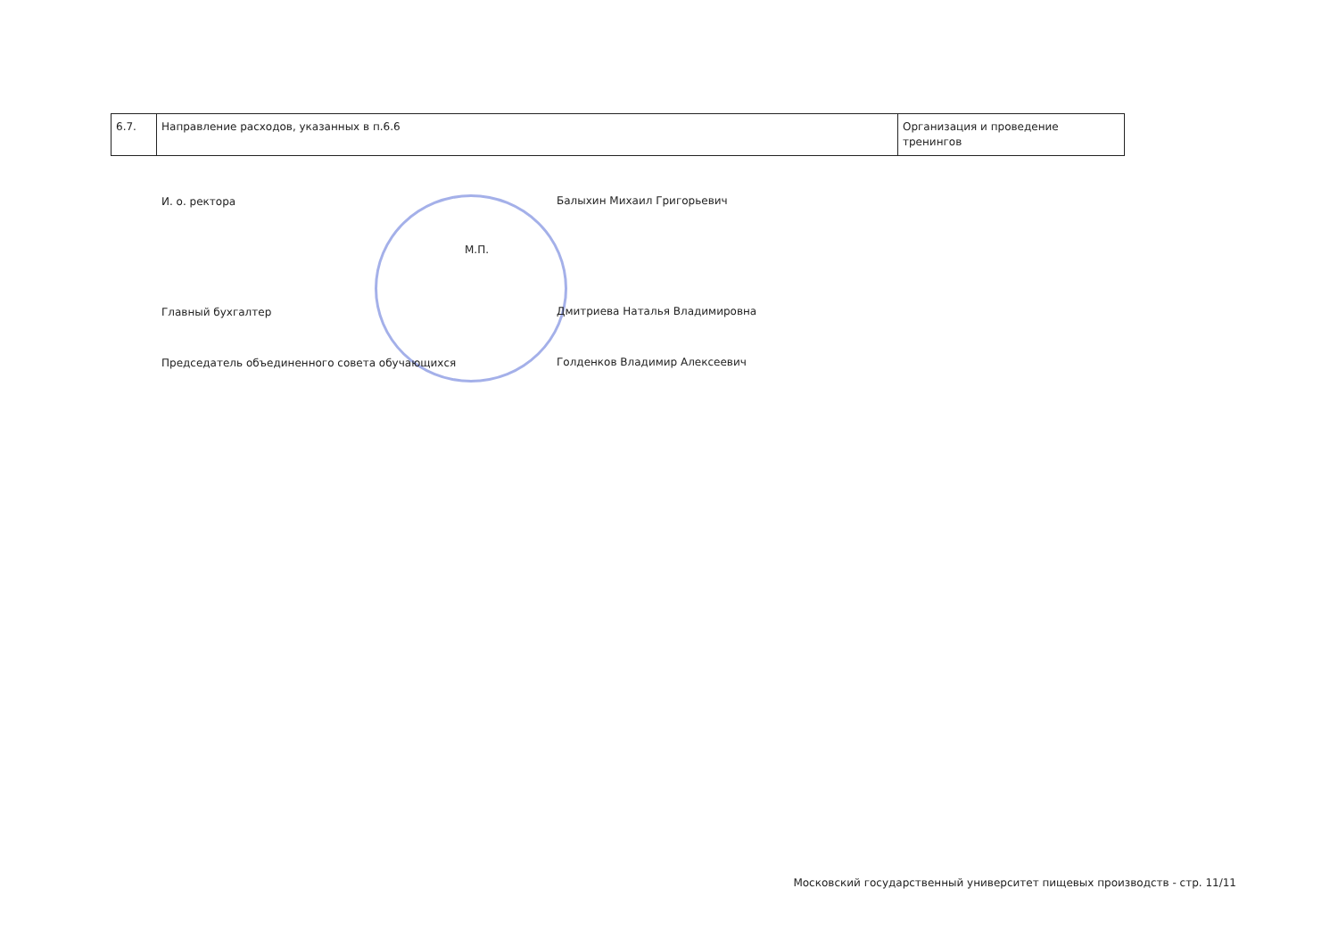| 6.7. | Направление расходов, указанных в п.6.6 | Организация и проведение тренингов |
И. о. ректора
Балыхин Михаил Григорьевич
М.П.
Главный бухгалтер
Дмитриева Наталья Владимировна
Председатель объединенного совета обучающихся
Голденков Владимир Алексеевич
Московский государственный университет пищевых производств - стр. 11/11